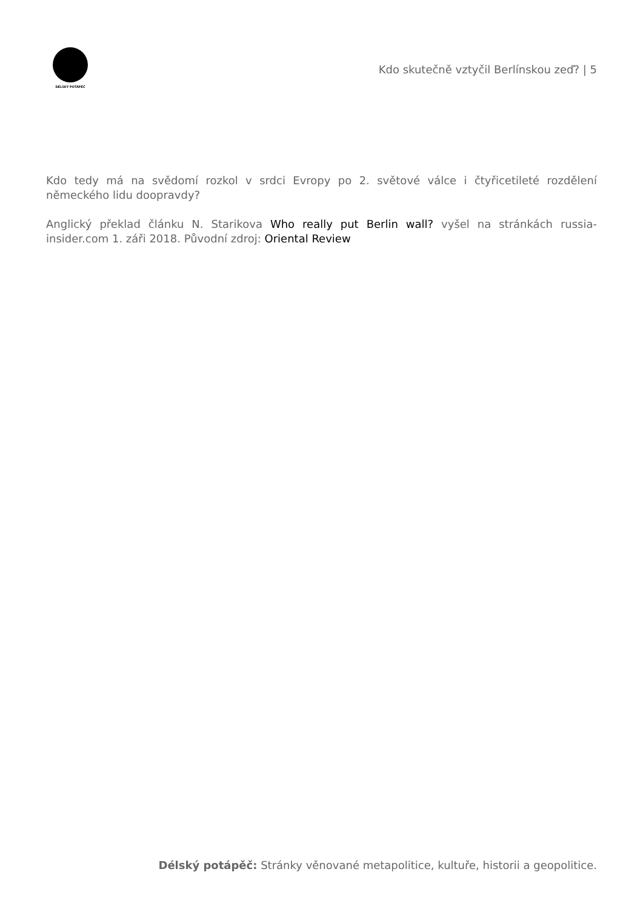DÉLSKÝ POTÁPĚČ
Kdo skutečně vztyčil Berlínskou zeď? | 5
Kdo tedy má na svědomí rozkol v srdci Evropy po 2. světové válce i čtyřicetileté rozdělení německého lidu doopravdy?
Anglický překlad článku N. Starikova Who really put Berlin wall? vyšel na stránkách russia-insider.com 1. záři 2018. Původní zdroj: Oriental Review
Délský potápěč: Stránky věnované metapolitice, kultuře, historii a geopolitice.